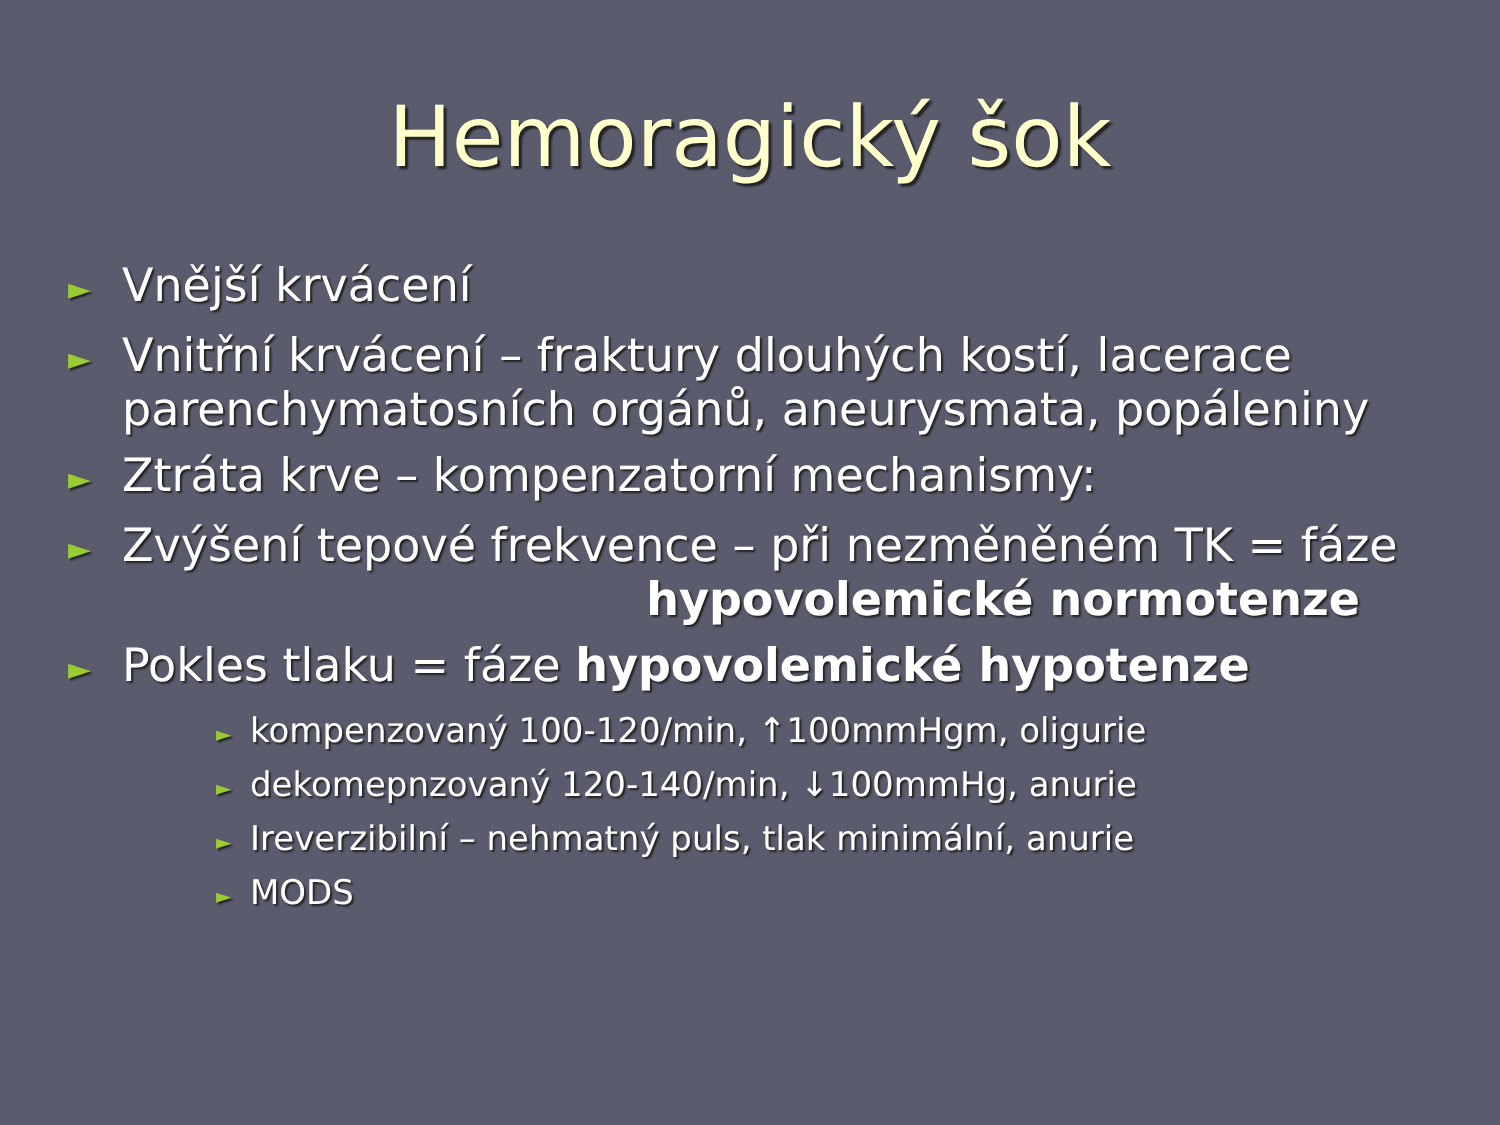Hemoragický šok
► Vnější krvácení
► Vnitřní krvácení – fraktury dlouhých kostí, lacerace parenchymatosních orgánů, aneurysmata, popáleniny
► Ztráta krve – kompenzatorní mechanismy:
► Zvýšení tepové frekvence – při nezměněném TK = fáze
hypovolemické normotenze
► Pokles tlaku = fáze hypovolemické hypotenze
► kompenzovaný 100-120/min, ↑100mmHgm, oligurie
► dekomepnzovaný 120-140/min, ↓100mmHg, anurie
► Ireverzibilní – nehmatný puls, tlak minimální, anurie
► MODS